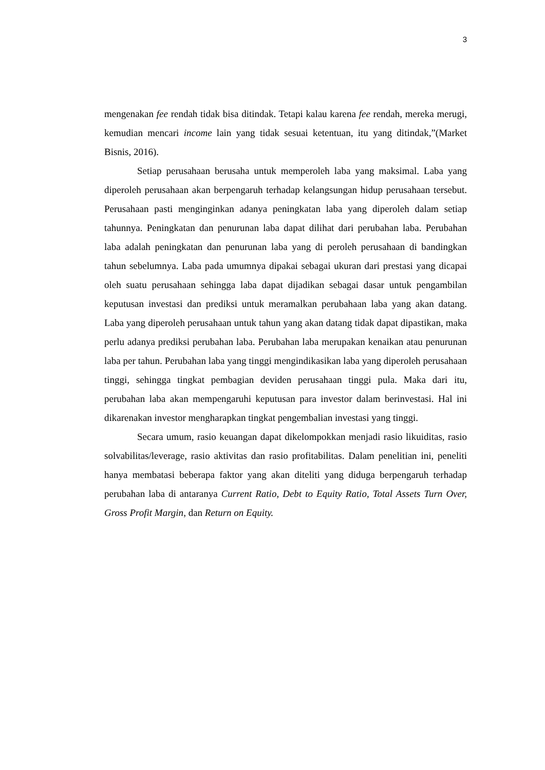3
mengenakan fee rendah tidak bisa ditindak. Tetapi kalau karena fee rendah, mereka merugi, kemudian mencari income lain yang tidak sesuai ketentuan, itu yang ditindak,”(Market Bisnis, 2016).
Setiap perusahaan berusaha untuk memperoleh laba yang maksimal. Laba yang diperoleh perusahaan akan berpengaruh terhadap kelangsungan hidup perusahaan tersebut. Perusahaan pasti menginginkan adanya peningkatan laba yang diperoleh dalam setiap tahunnya. Peningkatan dan penurunan laba dapat dilihat dari perubahan laba. Perubahan laba adalah peningkatan dan penurunan laba yang di peroleh perusahaan di bandingkan tahun sebelumnya. Laba pada umumnya dipakai sebagai ukuran dari prestasi yang dicapai oleh suatu perusahaan sehingga laba dapat dijadikan sebagai dasar untuk pengambilan keputusan investasi dan prediksi untuk meramalkan perubahaan laba yang akan datang. Laba yang diperoleh perusahaan untuk tahun yang akan datang tidak dapat dipastikan, maka perlu adanya prediksi perubahan laba. Perubahan laba merupakan kenaikan atau penurunan laba per tahun. Perubahan laba yang tinggi mengindikasikan laba yang diperoleh perusahaan tinggi, sehingga tingkat pembagian deviden perusahaan tinggi pula. Maka dari itu, perubahan laba akan mempengaruhi keputusan para investor dalam berinvestasi. Hal ini dikarenakan investor mengharapkan tingkat pengembalian investasi yang tinggi.
Secara umum, rasio keuangan dapat dikelompokkan menjadi rasio likuiditas, rasio solvabilitas/leverage, rasio aktivitas dan rasio profitabilitas. Dalam penelitian ini, peneliti hanya membatasi beberapa faktor yang akan diteliti yang diduga berpengaruh terhadap perubahan laba di antaranya Current Ratio, Debt to Equity Ratio, Total Assets Turn Over, Gross Profit Margin, dan Return on Equity.